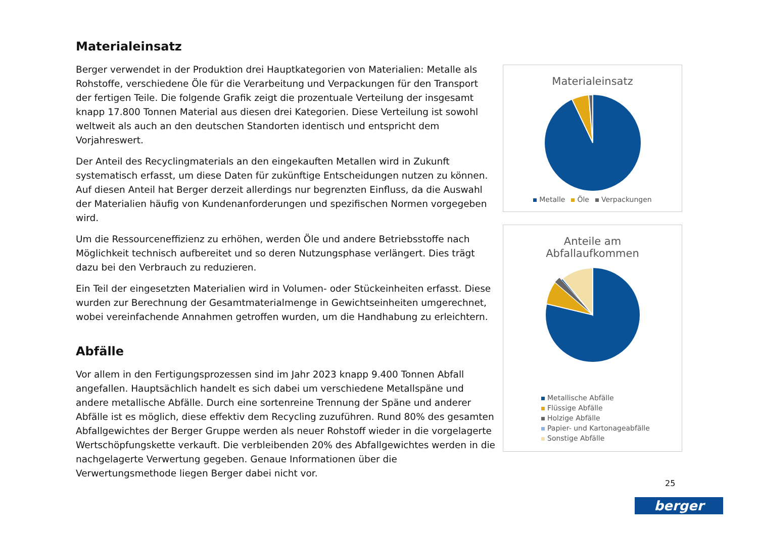Materialeinsatz
Berger verwendet in der Produktion drei Hauptkategorien von Materialien: Metalle als Rohstoffe, verschiedene Öle für die Verarbeitung und Verpackungen für den Transport der fertigen Teile. Die folgende Grafik zeigt die prozentuale Verteilung der insgesamt knapp 17.800 Tonnen Material aus diesen drei Kategorien. Diese Verteilung ist sowohl weltweit als auch an den deutschen Standorten identisch und entspricht dem Vorjahreswert.
Der Anteil des Recyclingmaterials an den eingekauften Metallen wird in Zukunft systematisch erfasst, um diese Daten für zukünftige Entscheidungen nutzen zu können. Auf diesen Anteil hat Berger derzeit allerdings nur begrenzten Einfluss, da die Auswahl der Materialien häufig von Kundenanforderungen und spezifischen Normen vorgegeben wird.
Um die Ressourceneffizienz zu erhöhen, werden Öle und andere Betriebsstoffe nach Möglichkeit technisch aufbereitet und so deren Nutzungsphase verlängert. Dies trägt dazu bei den Verbrauch zu reduzieren.
Ein Teil der eingesetzten Materialien wird in Volumen- oder Stückeinheiten erfasst. Diese wurden zur Berechnung der Gesamtmaterialmenge in Gewichtseinheiten umgerechnet, wobei vereinfachende Annahmen getroffen wurden, um die Handhabung zu erleichtern.
Abfälle
Vor allem in den Fertigungsprozessen sind im Jahr 2023 knapp 9.400 Tonnen Abfall angefallen. Hauptsächlich handelt es sich dabei um verschiedene Metallspäne und andere metallische Abfälle. Durch eine sortenreine Trennung der Späne und anderer Abfälle ist es möglich, diese effektiv dem Recycling zuzuführen. Rund 80% des gesamten Abfallgewichtes der Berger Gruppe werden als neuer Rohstoff wieder in die vorgelagerte Wertschöpfungskette verkauft. Die verbleibenden 20% des Abfallgewichtes werden in die nachgelagerte Verwertung gegeben. Genaue Informationen über die Verwertungsmethode liegen Berger dabei nicht vor.
Materialeinsatz
Metalle Öle Verpackungen
Anteile am
Abfallaufkommen
Metallische Abfälle
Flüssige Abfälle
Holzige Abfälle
Papier- und Kartonageabfälle
Sonstige Abfälle
25
berger